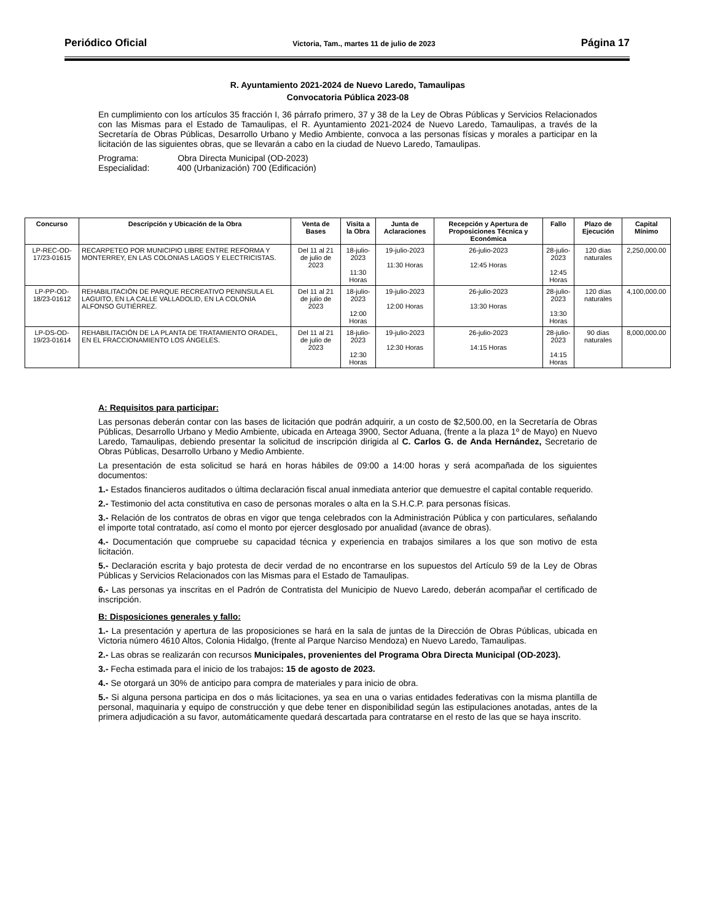Periódico Oficial Victoria, Tam., martes 11 de julio de 2023 Página 17
R. Ayuntamiento 2021-2024 de Nuevo Laredo, Tamaulipas
Convocatoria Pública 2023-08
En cumplimiento con los artículos 35 fracción I, 36 párrafo primero, 37 y 38 de la Ley de Obras Públicas y Servicios Relacionados con las Mismas para el Estado de Tamaulipas, el R. Ayuntamiento 2021-2024 de Nuevo Laredo, Tamaulipas, a través de la Secretaría de Obras Públicas, Desarrollo Urbano y Medio Ambiente, convoca a las personas físicas y morales a participar en la licitación de las siguientes obras, que se llevarán a cabo en la ciudad de Nuevo Laredo, Tamaulipas.
Programa: Obra Directa Municipal (OD-2023)
Especialidad: 400 (Urbanización) 700 (Edificación)
| Concurso | Descripción y Ubicación de la Obra | Venta de Bases | Visita a la Obra | Junta de Aclaraciones | Recepción y Apertura de Proposiciones Técnica y Económica | Fallo | Plazo de Ejecución | Capital Mínimo |
| --- | --- | --- | --- | --- | --- | --- | --- | --- |
| LP-REC-OD-17/23-01615 | RECARPETEO POR MUNICIPIO LIBRE ENTRE REFORMA Y MONTERREY, EN LAS COLONIAS LAGOS Y ELECTRICISTAS. | Del 11 al 21 de julio de 2023 | 18-julio-2023 11:30 Horas | 19-julio-2023 11:30 Horas | 26-julio-2023 12:45 Horas | 28-julio-2023 12:45 Horas | 120 días naturales | 2,250,000.00 |
| LP-PP-OD-18/23-01612 | REHABILITACIÓN DE PARQUE RECREATIVO PENINSULA EL LAGUITO, EN LA CALLE VALLADOLID, EN LA COLONIA ALFONSO GUTIÉRREZ. | Del 11 al 21 de julio de 2023 | 18-julio-2023 12:00 Horas | 19-julio-2023 12:00 Horas | 26-julio-2023 13:30 Horas | 28-julio-2023 13:30 Horas | 120 días naturales | 4,100,000.00 |
| LP-DS-OD-19/23-01614 | REHABILITACIÓN DE LA PLANTA DE TRATAMIENTO ORADEL, EN EL FRACCIONAMIENTO LOS ÁNGELES. | Del 11 al 21 de julio de 2023 | 18-julio-2023 12:30 Horas | 19-julio-2023 12:30 Horas | 26-julio-2023 14:15 Horas | 28-julio-2023 14:15 Horas | 90 días naturales | 8,000,000.00 |
A: Requisitos para participar:
Las personas deberán contar con las bases de licitación que podrán adquirir, a un costo de $2,500.00, en la Secretaría de Obras Públicas, Desarrollo Urbano y Medio Ambiente, ubicada en Arteaga 3900, Sector Aduana, (frente a la plaza 1º de Mayo) en Nuevo Laredo, Tamaulipas, debiendo presentar la solicitud de inscripción dirigida al C. Carlos G. de Anda Hernández, Secretario de Obras Públicas, Desarrollo Urbano y Medio Ambiente.
La presentación de esta solicitud se hará en horas hábiles de 09:00 a 14:00 horas y será acompañada de los siguientes documentos:
1.- Estados financieros auditados o última declaración fiscal anual inmediata anterior que demuestre el capital contable requerido.
2.- Testimonio del acta constitutiva en caso de personas morales o alta en la S.H.C.P. para personas físicas.
3.- Relación de los contratos de obras en vigor que tenga celebrados con la Administración Pública y con particulares, señalando el importe total contratado, así como el monto por ejercer desglosado por anualidad (avance de obras).
4.- Documentación que compruebe su capacidad técnica y experiencia en trabajos similares a los que son motivo de esta licitación.
5.- Declaración escrita y bajo protesta de decir verdad de no encontrarse en los supuestos del Artículo 59 de la Ley de Obras Públicas y Servicios Relacionados con las Mismas para el Estado de Tamaulipas.
6.- Las personas ya inscritas en el Padrón de Contratista del Municipio de Nuevo Laredo, deberán acompañar el certificado de inscripción.
B: Disposiciones generales y fallo:
1.- La presentación y apertura de las proposiciones se hará en la sala de juntas de la Dirección de Obras Públicas, ubicada en Victoria número 4610 Altos, Colonia Hidalgo, (frente al Parque Narciso Mendoza) en Nuevo Laredo, Tamaulipas.
2.- Las obras se realizarán con recursos Municipales, provenientes del Programa Obra Directa Municipal (OD-2023).
3.- Fecha estimada para el inicio de los trabajos: 15 de agosto de 2023.
4.- Se otorgará un 30% de anticipo para compra de materiales y para inicio de obra.
5.- Si alguna persona participa en dos o más licitaciones, ya sea en una o varias entidades federativas con la misma plantilla de personal, maquinaria y equipo de construcción y que debe tener en disponibilidad según las estipulaciones anotadas, antes de la primera adjudicación a su favor, automáticamente quedará descartada para contratarse en el resto de las que se haya inscrito.